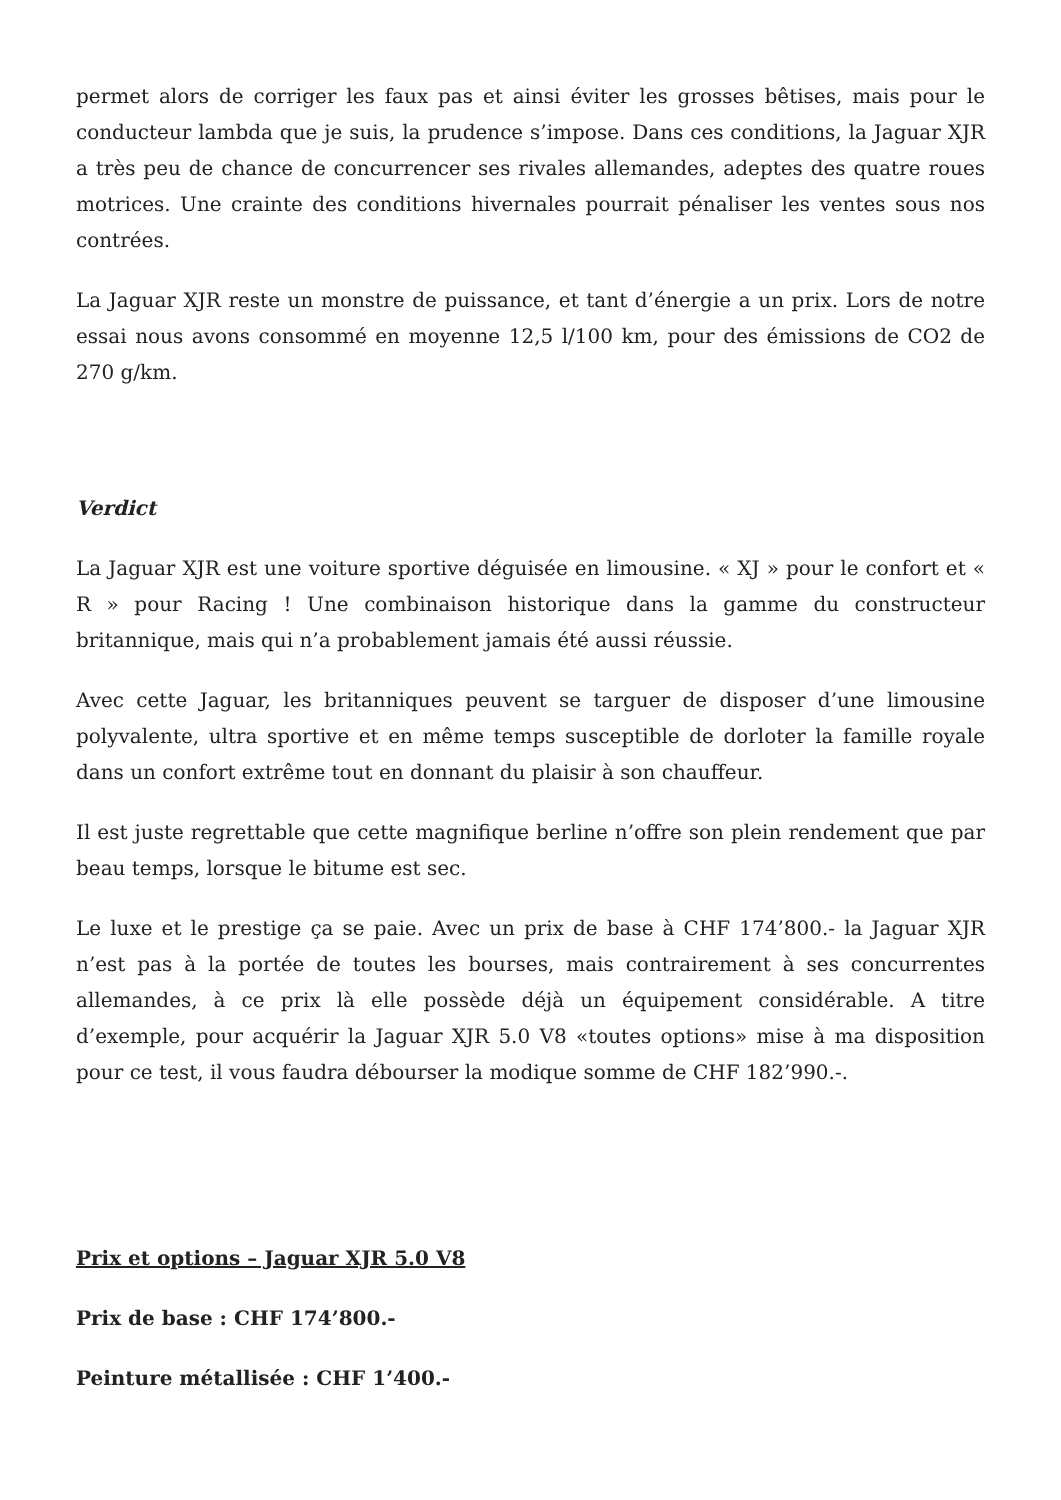permet alors de corriger les faux pas et ainsi éviter les grosses bêtises, mais pour le conducteur lambda que je suis, la prudence s’impose. Dans ces conditions, la Jaguar XJR a très peu de chance de concurrencer ses rivales allemandes, adeptes des quatre roues motrices. Une crainte des conditions hivernales pourrait pénaliser les ventes sous nos contrées.
La Jaguar XJR reste un monstre de puissance, et tant d’énergie a un prix. Lors de notre essai nous avons consommé en moyenne 12,5 l/100 km, pour des émissions de CO2 de 270 g/km.
Verdict
La Jaguar XJR est une voiture sportive déguisée en limousine. « XJ » pour le confort et « R » pour Racing ! Une combinaison historique dans la gamme du constructeur britannique, mais qui n’a probablement jamais été aussi réussie.
Avec cette Jaguar, les britanniques peuvent se targuer de disposer d’une limousine polyvalente, ultra sportive et en même temps susceptible de dorloter la famille royale dans un confort extrême tout en donnant du plaisir à son chauffeur.
Il est juste regrettable que cette magnifique berline n’offre son plein rendement que par beau temps, lorsque le bitume est sec.
Le luxe et le prestige ça se paie. Avec un prix de base à CHF 174’800.- la Jaguar XJR n’est pas à la portée de toutes les bourses, mais contrairement à ses concurrentes allemandes, à ce prix là elle possède déjà un équipement considérable. A titre d’exemple, pour acquérir la Jaguar XJR 5.0 V8 «toutes options» mise à ma disposition pour ce test, il vous faudra débourser la modique somme de CHF 182’990.-.
Prix et options – Jaguar XJR 5.0 V8
Prix de base : CHF 174’800.-
Peinture métallisée : CHF 1’400.-